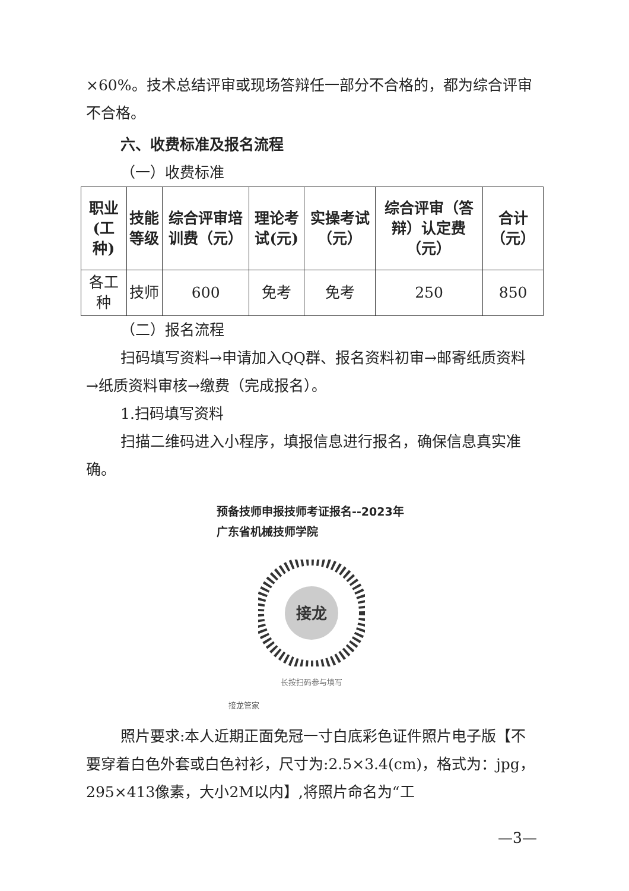×60%。技术总结评审或现场答辩任一部分不合格的，都为综合评审不合格。
六、收费标准及报名流程
（一）收费标准
| 职业(工种) | 技能等级 | 综合评审培训费（元） | 理论考试(元) | 实操考试（元） | 综合评审（答辩）认定费（元） | 合计（元） |
| --- | --- | --- | --- | --- | --- | --- |
| 各工种 | 技师 | 600 | 免考 | 免考 | 250 | 850 |
（二）报名流程
扫码填写资料→申请加入QQ群、报名资料初审→邮寄纸质资料→纸质资料审核→缴费（完成报名）。
1.扫码填写资料
扫描二维码进入小程序，填报信息进行报名，确保信息真实准确。
预备技师申报技师考证报名--2023年广东省机械技师学院
接龙
长按扫码参与填写
接龙管家
照片要求:本人近期正面免冠一寸白底彩色证件照片电子版【不要穿着白色外套或白色衬衫，尺寸为:2.5×3.4(cm)，格式为：jpg，295×413像素，大小2M以内】,将照片命名为“工
—3—